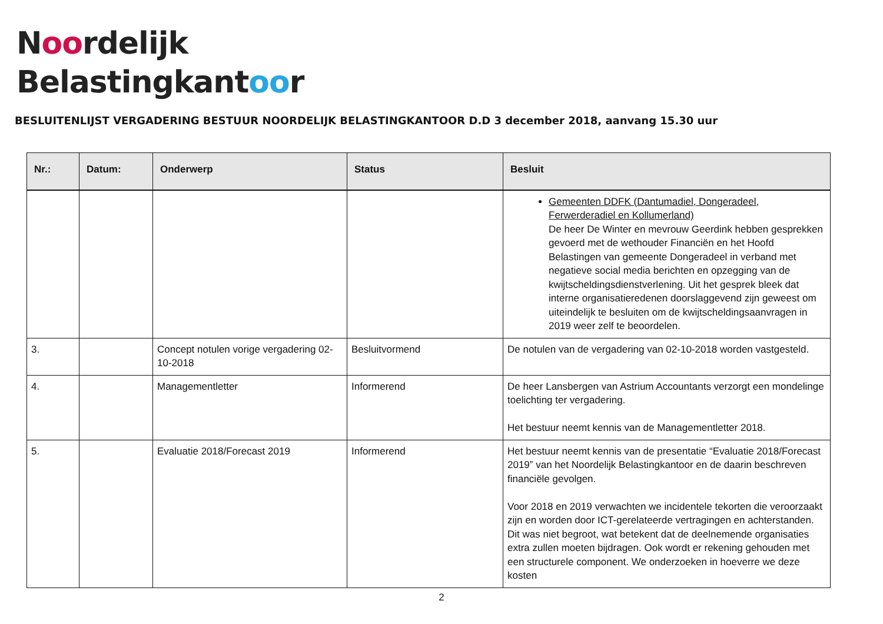Noordelijk
Belastingkantoor
BESLUITENLIJST VERGADERING BESTUUR NOORDELIJK BELASTINGKANTOOR D.D 3 december 2018, aanvang 15.30 uur
| Nr.: | Datum: | Onderwerp | Status | Besluit |
| --- | --- | --- | --- | --- |
| | | | | Gemeenten DDFK (Dantumadiel, Dongeradeel, Ferwerderadiel en Kollumerland) De heer De Winter en mevrouw Geerdink hebben gesprekken gevoerd met de wethouder Financiën en het Hoofd Belastingen van gemeente Dongeradeel in verband met negatieve social media berichten en opzegging van de kwijtscheldingsdienstverlening. Uit het gesprek bleek dat interne organisatieredenen doorslaggevend zijn geweest om uiteindelijk te besluiten om de kwijtscheldingsaanvragen in 2019 weer zelf te beoordelen. |
| 3. | | Concept notulen vorige vergadering 02-10-2018 | Besluitvormend | De notulen van de vergadering van 02-10-2018 worden vastgesteld. |
| 4. | | Managementletter | Informerend | De heer Lansbergen van Astrium Accountants verzorgt een mondelinge toelichting ter vergadering. Het bestuur neemt kennis van de Managementletter 2018. |
| 5. | | Evaluatie 2018/Forecast 2019 | Informerend | Het bestuur neemt kennis van de presentatie “Evaluatie 2018/Forecast 2019” van het Noordelijk Belastingkantoor en de daarin beschreven financiële gevolgen. Voor 2018 en 2019 verwachten we incidentele tekorten die veroorzaakt zijn en worden door ICT-gerelateerde vertragingen en achterstanden. Dit was niet begroot, wat betekent dat de deelnemende organisaties extra zullen moeten bijdragen. Ook wordt er rekening gehouden met een structurele component. We onderzoeken in hoeverre we deze kosten |
2